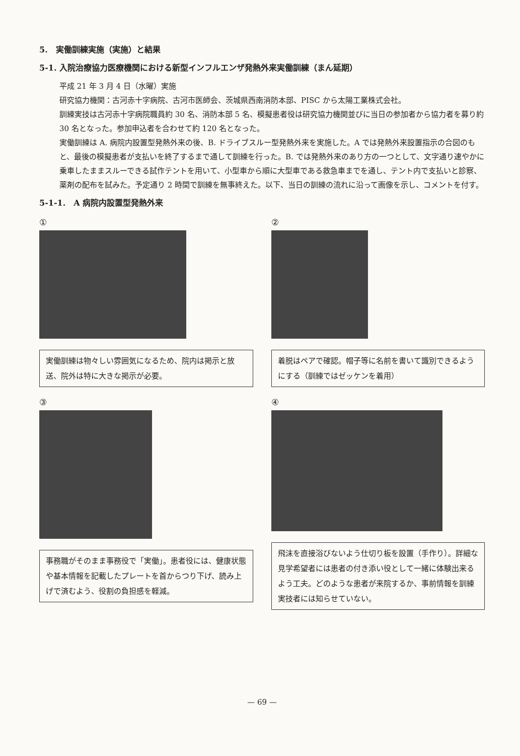5.　実働訓練実施（実施）と結果
5-1. 入院治療協力医療機関における新型インフルエンザ発熱外来実働訓練（まん延期）
平成 21 年 3 月 4 日（水曜）実施
研究協力機関：古河赤十字病院、古河市医師会、茨城県西南消防本部、PISC から太陽工業株式会社。
訓練実技は古河赤十字病院職員約 30 名、消防本部 5 名、模擬患者役は研究協力機関並びに当日の参加者から協力者を募り約 30 名となった。参加申込者を合わせて約 120 名となった。
実働訓練は A. 病院内設置型発熱外来の後、B. ドライブスルー型発熱外来を実施した。A では発熱外来設置指示の合図のもと、最後の模擬患者が支払いを終了するまで通して訓練を行った。B. では発熱外来のあり方の一つとして、文字通り速やかに乗車したままスルーできる試作テントを用いて、小型車から順に大型車である救急車までを通し、テント内で支払いと診察、薬剤の配布を試みた。予定通り 2 時間で訓練を無事終えた。以下、当日の訓練の流れに沿って画像を示し、コメントを付す。
5-1-1.　A 病院内設置型発熱外来
①
実働訓練は物々しい雰囲気になるため、院内は掲示と放送、院外は特に大きな掲示が必要。
②
着脱はペアで確認。帽子等に名前を書いて識別できるようにする（訓練ではゼッケンを着用）
③
事務職がそのまま事務役で「実働」。患者役には、健康状態や基本情報を記載したプレートを首からつり下げ、読み上げで済むよう、役割の負担感を軽減。
④
飛沫を直接浴びないよう仕切り板を設置（手作り）。詳細な見学希望者には患者の付き添い役として一緒に体験出来るよう工夫。どのような患者が来院するか、事前情報を訓練実技者には知らせていない。
— 69 —